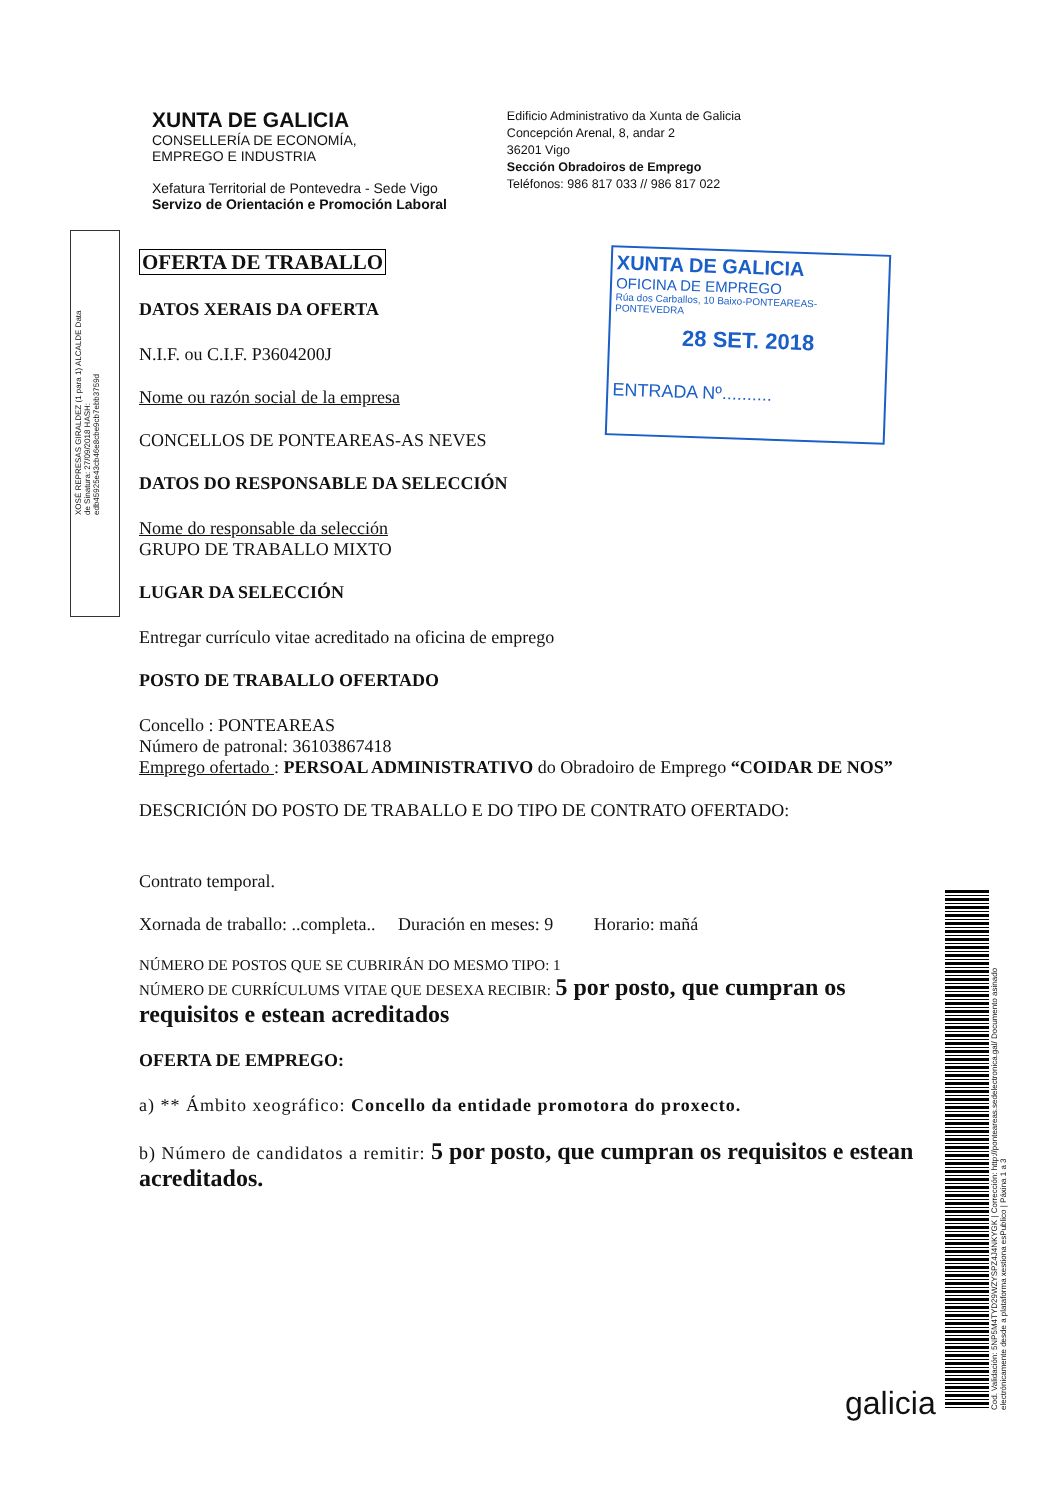XUNTA DE GALICIA
CONSELLERÍA DE ECONOMÍA,
EMPREGO E INDUSTRIA
Xefatura Territorial de Pontevedra - Sede Vigo
Servizo de Orientación e Promoción Laboral
Edificio Administrativo da Xunta de Galicia
Concepción Arenal, 8, andar 2
36201 Vigo
Sección Obradoiros de Emprego
Teléfonos: 986 817 033 // 986 817 022
XOSÉ REPRESAS GIRALDEZ (1 para 1) ALCALDE Data de Sinatura: 27/09/2018 HASH: edb45925e43cb46e8cbe9cb7ebb3759d
XUNTA DE GALICIA
OFICINA DE EMPREGO
Rúa dos Carballos, 10 Baixo-PONTEAREAS-PONTEVEDRA
28 SET. 2018
ENTRADA Nº..........
OFERTA DE TRABALLO
DATOS XERAIS DA OFERTA
N.I.F. ou C.I.F. P3604200J
Nome ou razón social de la empresa
CONCELLOS DE PONTEAREAS-AS NEVES
DATOS DO RESPONSABLE DA SELECCIÓN
Nome do responsable da selección
GRUPO DE TRABALLO MIXTO
LUGAR DA SELECCIÓN
Entregar currículo vitae acreditado na oficina de emprego
POSTO DE TRABALLO OFERTADO
Concello : PONTEAREAS
Número de patronal: 36103867418
Emprego ofertado : PERSOAL ADMINISTRATIVO do Obradoiro de Emprego “COIDAR DE NOS”
DESCRICIÓN DO POSTO DE TRABALLO E DO TIPO DE CONTRATO OFERTADO:
Contrato temporal.
Xornada de traballo: ..completa.. Duración en meses: 9 Horario: mañá
NÚMERO DE POSTOS QUE SE CUBRIRÁN DO MESMO TIPO: 1
NÚMERO DE CURRÍCULUMS VITAE QUE DESEXA RECIBIR: 5 por posto, que cumpran os requisitos e estean acreditados
OFERTA DE EMPREGO:
a) ** Ámbito xeográfico: Concello da entidade promotora do proxecto.
b) Número de candidatos a remitir: 5 por posto, que cumpran os requisitos e estean acreditados.
Cod. Validación: 5NP5M4TYD29WZYSPZ4J4NKYGK | Corrección: http://ponteareas.sedelectronica.gal/ Documento asinado electrónicamente desde a plataforma xestiona esPublico | Páxina 1 a 3
galicia